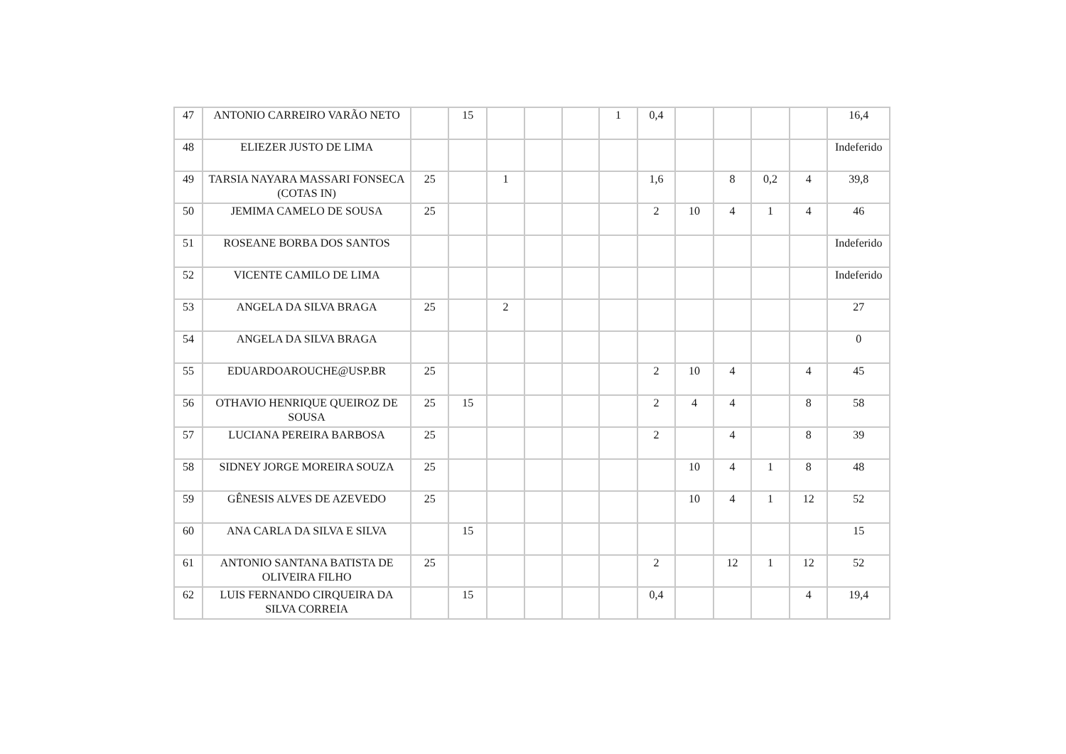| 47 | ANTONIO CARREIRO VARÃO NETO | | 15 | | | | 1 | 0,4 | | | | | 16,4 |
| 48 | ELIEZER JUSTO DE LIMA | | | | | | | | | | | | Indeferido |
| 49 | TARSIA NAYARA MASSARI FONSECA (COTAS IN) | 25 | | 1 | | | | 1,6 | | 8 | 0,2 | 4 | 39,8 |
| 50 | JEMIMA CAMELO DE SOUSA | 25 | | | | | | 2 | 10 | 4 | 1 | 4 | 46 |
| 51 | ROSEANE BORBA DOS SANTOS | | | | | | | | | | | | Indeferido |
| 52 | VICENTE CAMILO DE LIMA | | | | | | | | | | | | Indeferido |
| 53 | ANGELA DA SILVA BRAGA | 25 | | 2 | | | | | | | | | 27 |
| 54 | ANGELA DA SILVA BRAGA | | | | | | | | | | | | 0 |
| 55 | EDUARDOAROUCHE@USP.BR | 25 | | | | | | 2 | 10 | 4 | | 4 | 45 |
| 56 | OTHAVIO HENRIQUE QUEIROZ DE SOUSA | 25 | 15 | | | | | 2 | 4 | 4 | | 8 | 58 |
| 57 | LUCIANA PEREIRA BARBOSA | 25 | | | | | | 2 | | 4 | | 8 | 39 |
| 58 | SIDNEY JORGE MOREIRA SOUZA | 25 | | | | | | | 10 | 4 | 1 | 8 | 48 |
| 59 | GÊNESIS ALVES DE AZEVEDO | 25 | | | | | | | 10 | 4 | 1 | 12 | 52 |
| 60 | ANA CARLA DA SILVA E SILVA | | 15 | | | | | | | | | | 15 |
| 61 | ANTONIO SANTANA BATISTA DE OLIVEIRA FILHO | 25 | | | | | | 2 | | 12 | 1 | 12 | 52 |
| 62 | LUIS FERNANDO CIRQUEIRA DA SILVA CORREIA | | 15 | | | | | 0,4 | | | | 4 | 19,4 |